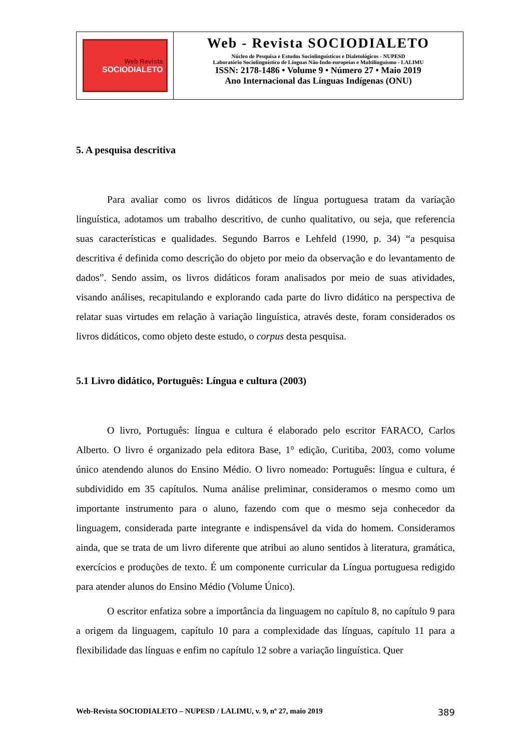Web Revista
SOCIODIALETO
Web - Revista SOCIODIALETO
Núcleo de Pesquisa e Estudos Sociolinguísticos e Dialetológicos - NUPESD
Laboratório Sociolinguístico de Línguas Não-Indo-europeias e Multilinguismo - LALIMU
ISSN: 2178-1486 • Volume 9 • Número 27 • Maio 2019
Ano Internacional das Línguas Indígenas (ONU)
5. A pesquisa descritiva
Para avaliar como os livros didáticos de língua portuguesa tratam da variação linguística, adotamos um trabalho descritivo, de cunho qualitativo, ou seja, que referencia suas características e qualidades. Segundo Barros e Lehfeld (1990, p. 34) “a pesquisa descritiva é definida como descrição do objeto por meio da observação e do levantamento de dados”. Sendo assim, os livros didáticos foram analisados por meio de suas atividades, visando análises, recapitulando e explorando cada parte do livro didático na perspectiva de relatar suas virtudes em relação à variação linguística, através deste, foram considerados os livros didáticos, como objeto deste estudo, o corpus desta pesquisa.
5.1 Livro didático, Português: Língua e cultura (2003)
O livro, Português: língua e cultura é elaborado pelo escritor FARACO, Carlos Alberto. O livro é organizado pela editora Base, 1° edição, Curitiba, 2003, como volume único atendendo alunos do Ensino Médio. O livro nomeado: Português: língua e cultura, é subdividido em 35 capítulos. Numa análise preliminar, consideramos o mesmo como um importante instrumento para o aluno, fazendo com que o mesmo seja conhecedor da linguagem, considerada parte integrante e indispensável da vida do homem. Consideramos ainda, que se trata de um livro diferente que atribui ao aluno sentidos à literatura, gramática, exercícios e produções de texto. É um componente curricular da Língua portuguesa redigido para atender alunos do Ensino Médio (Volume Único).
O escritor enfatiza sobre a importância da linguagem no capítulo 8, no capítulo 9 para a origem da linguagem, capítulo 10 para a complexidade das línguas, capítulo 11 para a flexibilidade das línguas e enfim no capítulo 12 sobre a variação linguística. Quer
Web-Revista SOCIODIALETO – NUPESD / LALIMU, v. 9, nº 27, maio 2019 389